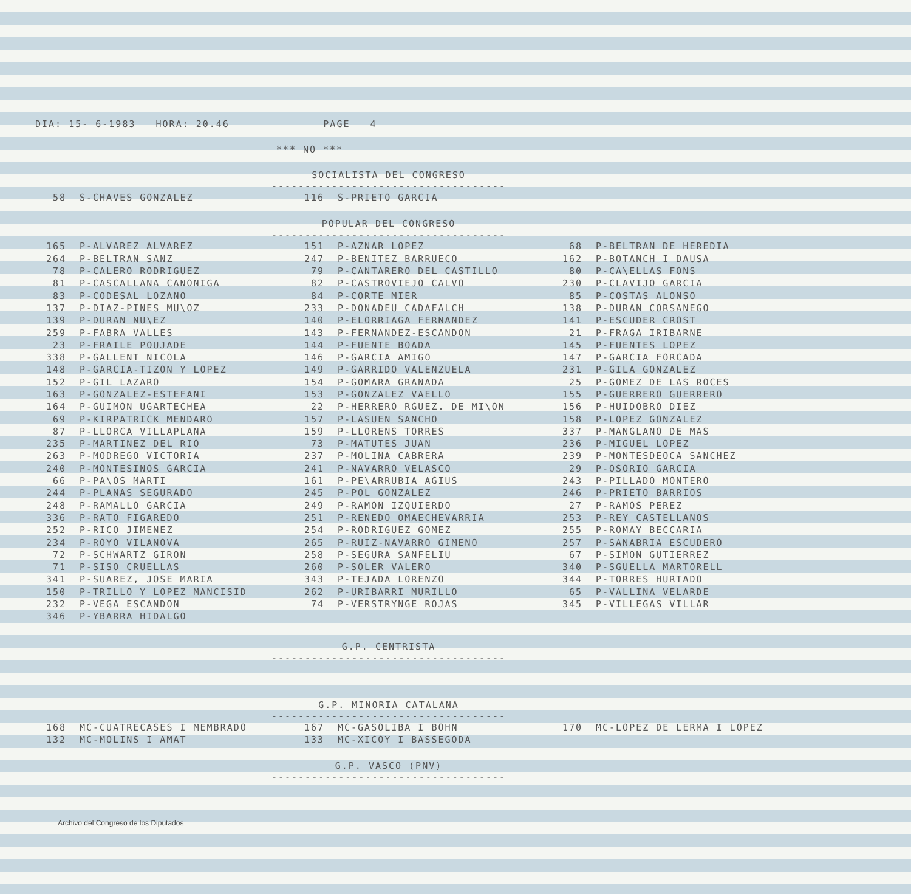DIA: 15- 6-1983 HORA: 20.46 PAGE 4
*** NO ***
SOCIALISTA DEL CONGRESO
-----------------------------------
| 58 | S-CHAVES GONZALEZ | 116 | S-PRIETO GARCIA | | |
POPULAR DEL CONGRESO
-----------------------------------
| 165 | P-ALVAREZ ALVAREZ | 151 | P-AZNAR LOPEZ | 68 | P-BELTRAN DE HEREDIA |
| 264 | P-BELTRAN SANZ | 247 | P-BENITEZ BARRUECO | 162 | P-BOTANCH I DAUSA |
| 78 | P-CALERO RODRIGUEZ | 79 | P-CANTARERO DEL CASTILLO | 80 | P-CA\ELLAS FONS |
| 81 | P-CASCALLANA CANONIGA | 82 | P-CASTROVIEJO CALVO | 230 | P-CLAVIJO GARCIA |
| 83 | P-CODESAL LOZANO | 84 | P-CORTE MIER | 85 | P-COSTAS ALONSO |
| 137 | P-DIAZ-PINES MU\OZ | 233 | P-DONADEU CADAFALCH | 138 | P-DURAN CORSANEGO |
| 139 | P-DURAN NU\EZ | 140 | P-ELORRIAGA FERNANDEZ | 141 | P-ESCUDER CROST |
| 259 | P-FABRA VALLES | 143 | P-FERNANDEZ-ESCANDON | 21 | P-FRAGA IRIBARNE |
| 23 | P-FRAILE POUJADE | 144 | P-FUENTE BOADA | 145 | P-FUENTES LOPEZ |
| 338 | P-GALLENT NICOLA | 146 | P-GARCIA AMIGO | 147 | P-GARCIA FORCADA |
| 148 | P-GARCIA-TIZON Y LOPEZ | 149 | P-GARRIDO VALENZUELA | 231 | P-GILA GONZALEZ |
| 152 | P-GIL LAZARO | 154 | P-GOMARA GRANADA | 25 | P-GOMEZ DE LAS ROCES |
| 163 | P-GONZALEZ-ESTEFANI | 153 | P-GONZALEZ VAELLO | 155 | P-GUERRERO GUERRERO |
| 164 | P-GUIMON UGARTECHEA | 22 | P-HERRERO RGUEZ. DE MI\ON | 156 | P-HUIDOBRO DIEZ |
| 69 | P-KIRPATRICK MENDARO | 157 | P-LASUEN SANCHO | 158 | P-LOPEZ GONZALEZ |
| 87 | P-LLORCA VILLAPLANA | 159 | P-LLORENS TORRES | 337 | P-MANGLANO DE MAS |
| 235 | P-MARTINEZ DEL RIO | 73 | P-MATUTES JUAN | 236 | P-MIGUEL LOPEZ |
| 263 | P-MODREGO VICTORIA | 237 | P-MOLINA CABRERA | 239 | P-MONTESDEOCA SANCHEZ |
| 240 | P-MONTESINOS GARCIA | 241 | P-NAVARRO VELASCO | 29 | P-OSORIO GARCIA |
| 66 | P-PA\OS MARTI | 161 | P-PE\ARRUBIA AGIUS | 243 | P-PILLADO MONTERO |
| 244 | P-PLANAS SEGURADO | 245 | P-POL GONZALEZ | 246 | P-PRIETO BARRIOS |
| 248 | P-RAMALLO GARCIA | 249 | P-RAMON IZQUIERDO | 27 | P-RAMOS PEREZ |
| 336 | P-RATO FIGAREDO | 251 | P-RENEDO OMAECHEVARRIA | 253 | P-REY CASTELLANOS |
| 252 | P-RICO JIMENEZ | 254 | P-RODRIGUEZ GOMEZ | 255 | P-ROMAY BECCARIA |
| 234 | P-ROYO VILANOVA | 265 | P-RUIZ-NAVARRO GIMENO | 257 | P-SANABRIA ESCUDERO |
| 72 | P-SCHWARTZ GIRON | 258 | P-SEGURA SANFELIU | 67 | P-SIMON GUTIERREZ |
| 71 | P-SISO CRUELLAS | 260 | P-SOLER VALERO | 340 | P-SGUELLA MARTORELL |
| 341 | P-SUAREZ, JOSE MARIA | 343 | P-TEJADA LORENZO | 344 | P-TORRES HURTADO |
| 150 | P-TRILLO Y LOPEZ MANCISID | 262 | P-URIBARRI MURILLO | 65 | P-VALLINA VELARDE |
| 232 | P-VEGA ESCANDON | 74 | P-VERSTRYNGE ROJAS | 345 | P-VILLEGAS VILLAR |
| 346 | P-YBARRA HIDALGO | | | | |
G.P. CENTRISTA
-----------------------------------
G.P. MINORIA CATALANA
-----------------------------------
| 168 | MC-CUATRECASES I MEMBRADO | 167 | MC-GASOLIBA I BOHN | 170 | MC-LOPEZ DE LERMA I LOPEZ |
| 132 | MC-MOLINS I AMAT | 133 | MC-XICOY I BASSEGODA | | |
G.P. VASCO (PNV)
-----------------------------------
Archivo del Congreso de los Diputados